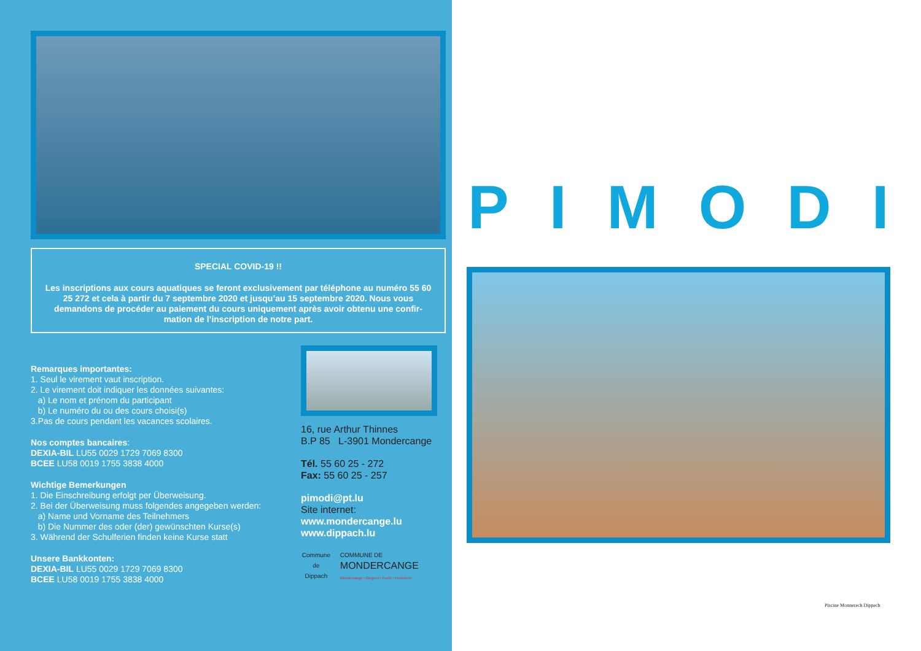SPECIAL COVID-19 !!
Les inscriptions aux cours aquatiques se feront exclusivement par téléphone au numéro 55 60 25 272 et cela à partir du 7 septembre 2020 et jusqu’au 15 septembre 2020. Nous vous demandons de procéder au paiement du cours uniquement après avoir obtenu une confir-mation de l’inscription de notre part.
Remarques importantes:
1. Seul le virement vaut inscription.
2. Le virement doit indiquer les données suivantes:
a) Le nom et prénom du participant
b) Le numéro du ou des cours choisi(s)
3.Pas de cours pendant les vacances scolaires.
Nos comptes bancaires:
DEXIA-BIL LU55 0029 1729 7069 8300
BCEE LU58 0019 1755 3838 4000
Wichtige Bemerkungen
1. Die Einschreibung erfolgt per Überweisung.
2. Bei der Überweisung muss folgendes angegeben werden:
a) Name und Vorname des Teilnehmers
b) Die Nummer des oder (der) gewünschten Kurse(s)
3. Während der Schulferien finden keine Kurse statt
Unsere Bankkonten:
DEXIA-BIL LU55 0029 1729 7069 8300
BCEE LU58 0019 1755 3838 4000
16, rue Arthur Thinnes
B.P 85 L-3901 Mondercange
Tél. 55 60 25 - 272
Fax: 55 60 25 - 257
pimodi@pt.lu
Site internet:
www.mondercange.lu
www.dippach.lu
Commune de
Dippach
COMMUNE DE MONDERCANGE
Mondercange • Bergem • Foetz • Pontpierre
PIMODI
Piscine Monnerech Dippech